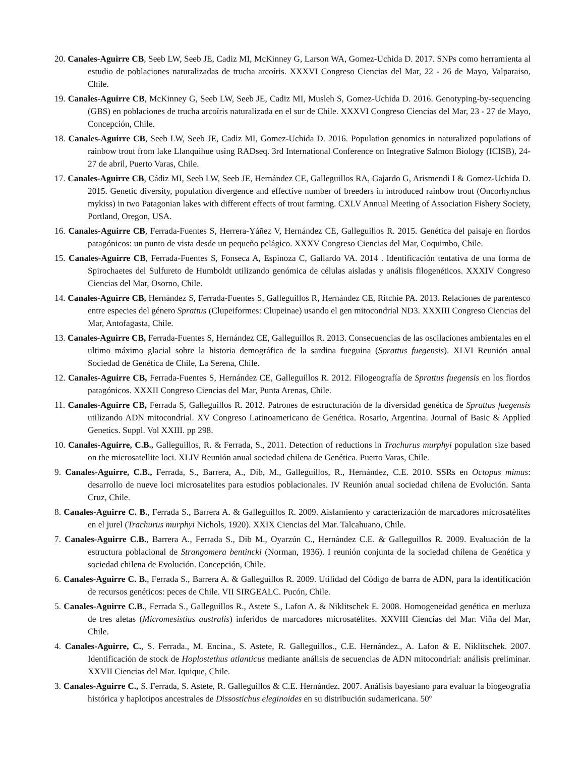20. Canales-Aguirre CB, Seeb LW, Seeb JE, Cadiz MI, McKinney G, Larson WA, Gomez-Uchida D. 2017. SNPs como herramienta al estudio de poblaciones naturalizadas de trucha arcoíris. XXXVI Congreso Ciencias del Mar, 22 - 26 de Mayo, Valparaiso, Chile.
19. Canales-Aguirre CB, McKinney G, Seeb LW, Seeb JE, Cadiz MI, Musleh S, Gomez-Uchida D. 2016. Genotyping-by-sequencing (GBS) en poblaciones de trucha arcoíris naturalizada en el sur de Chile. XXXVI Congreso Ciencias del Mar, 23 - 27 de Mayo, Concepción, Chile.
18. Canales-Aguirre CB, Seeb LW, Seeb JE, Cadiz MI, Gomez-Uchida D. 2016. Population genomics in naturalized populations of rainbow trout from lake Llanquihue using RADseq. 3rd International Conference on Integrative Salmon Biology (ICISB), 24- 27 de abril, Puerto Varas, Chile.
17. Canales-Aguirre CB, Cádiz MI, Seeb LW, Seeb JE, Hernández CE, Galleguillos RA, Gajardo G, Arismendi I & Gomez-Uchida D. 2015. Genetic diversity, population divergence and effective number of breeders in introduced rainbow trout (Oncorhynchus mykiss) in two Patagonian lakes with different effects of trout farming. CXLV Annual Meeting of Association Fishery Society, Portland, Oregon, USA.
16. Canales-Aguirre CB, Ferrada-Fuentes S, Herrera-Yáñez V, Hernández CE, Galleguillos R. 2015. Genética del paisaje en fiordos patagónicos: un punto de vista desde un pequeño pelágico. XXXV Congreso Ciencias del Mar, Coquimbo, Chile.
15. Canales-Aguirre CB, Ferrada-Fuentes S, Fonseca A, Espinoza C, Gallardo VA. 2014 . Identificación tentativa de una forma de Spirochaetes del Sulfureto de Humboldt utilizando genómica de células aisladas y análisis filogenéticos. XXXIV Congreso Ciencias del Mar, Osorno, Chile.
14. Canales-Aguirre CB, Hernández S, Ferrada-Fuentes S, Galleguillos R, Hernández CE, Ritchie PA. 2013. Relaciones de parentesco entre especies del género Sprattus (Clupeiformes: Clupeinae) usando el gen mitocondrial ND3. XXXIII Congreso Ciencias del Mar, Antofagasta, Chile.
13. Canales-Aguirre CB, Ferrada-Fuentes S, Hernández CE, Galleguillos R. 2013. Consecuencias de las oscilaciones ambientales en el ultimo máximo glacial sobre la historia demográfica de la sardina fueguina (Sprattus fuegensis). XLVI Reunión anual Sociedad de Genética de Chile, La Serena, Chile.
12. Canales-Aguirre CB, Ferrada-Fuentes S, Hernández CE, Galleguillos R. 2012. Filogeografía de Sprattus fuegensis en los fiordos patagónicos. XXXII Congreso Ciencias del Mar, Punta Arenas, Chile.
11. Canales-Aguirre CB, Ferrada S, Galleguillos R. 2012. Patrones de estructuración de la diversidad genética de Sprattus fuegensis utilizando ADN mitocondrial. XV Congreso Latinoamericano de Genética. Rosario, Argentina. Journal of Basic & Applied Genetics. Suppl. Vol XXIII. pp 298.
10. Canales-Aguirre, C.B., Galleguillos, R. & Ferrada, S., 2011. Detection of reductions in Trachurus murphyi population size based on the microsatellite loci. XLIV Reunión anual sociedad chilena de Genética. Puerto Varas, Chile.
9. Canales-Aguirre, C.B., Ferrada, S., Barrera, A., Dib, M., Galleguillos, R., Hernández, C.E. 2010. SSRs en Octopus mimus: desarrollo de nueve loci microsatelites para estudios poblacionales. IV Reunión anual sociedad chilena de Evolución. Santa Cruz, Chile.
8. Canales-Aguirre C. B., Ferrada S., Barrera A. & Galleguillos R. 2009. Aislamiento y caracterización de marcadores microsatélites en el jurel (Trachurus murphyi Nichols, 1920). XXIX Ciencias del Mar. Talcahuano, Chile.
7. Canales-Aguirre C.B., Barrera A., Ferrada S., Dib M., Oyarzún C., Hernández C.E. & Galleguillos R. 2009. Evaluación de la estructura poblacional de Strangomera bentincki (Norman, 1936). I reunión conjunta de la sociedad chilena de Genética y sociedad chilena de Evolución. Concepción, Chile.
6. Canales-Aguirre C. B., Ferrada S., Barrera A. & Galleguillos R. 2009. Utilidad del Código de barra de ADN, para la identificación de recursos genéticos: peces de Chile. VII SIRGEALC. Pucón, Chile.
5. Canales-Aguirre C.B., Ferrada S., Galleguillos R., Astete S., Lafon A. & Niklitschek E. 2008. Homogeneidad genética en merluza de tres aletas (Micromesistius australis) inferidos de marcadores microsatélites. XXVIII Ciencias del Mar. Viña del Mar, Chile.
4. Canales-Aguirre, C., S. Ferrada., M. Encina., S. Astete, R. Galleguillos., C.E. Hernández., A. Lafon & E. Niklitschek. 2007. Identificación de stock de Hoplostethus atlanticus mediante análisis de secuencias de ADN mitocondrial: análisis preliminar. XXVII Ciencias del Mar. Iquique, Chile.
3. Canales-Aguirre C., S. Ferrada, S. Astete, R. Galleguillos & C.E. Hernández. 2007. Análisis bayesiano para evaluar la biogeografía histórica y haplotipos ancestrales de Dissostichus eleginoides en su distribución sudamericana. 50º